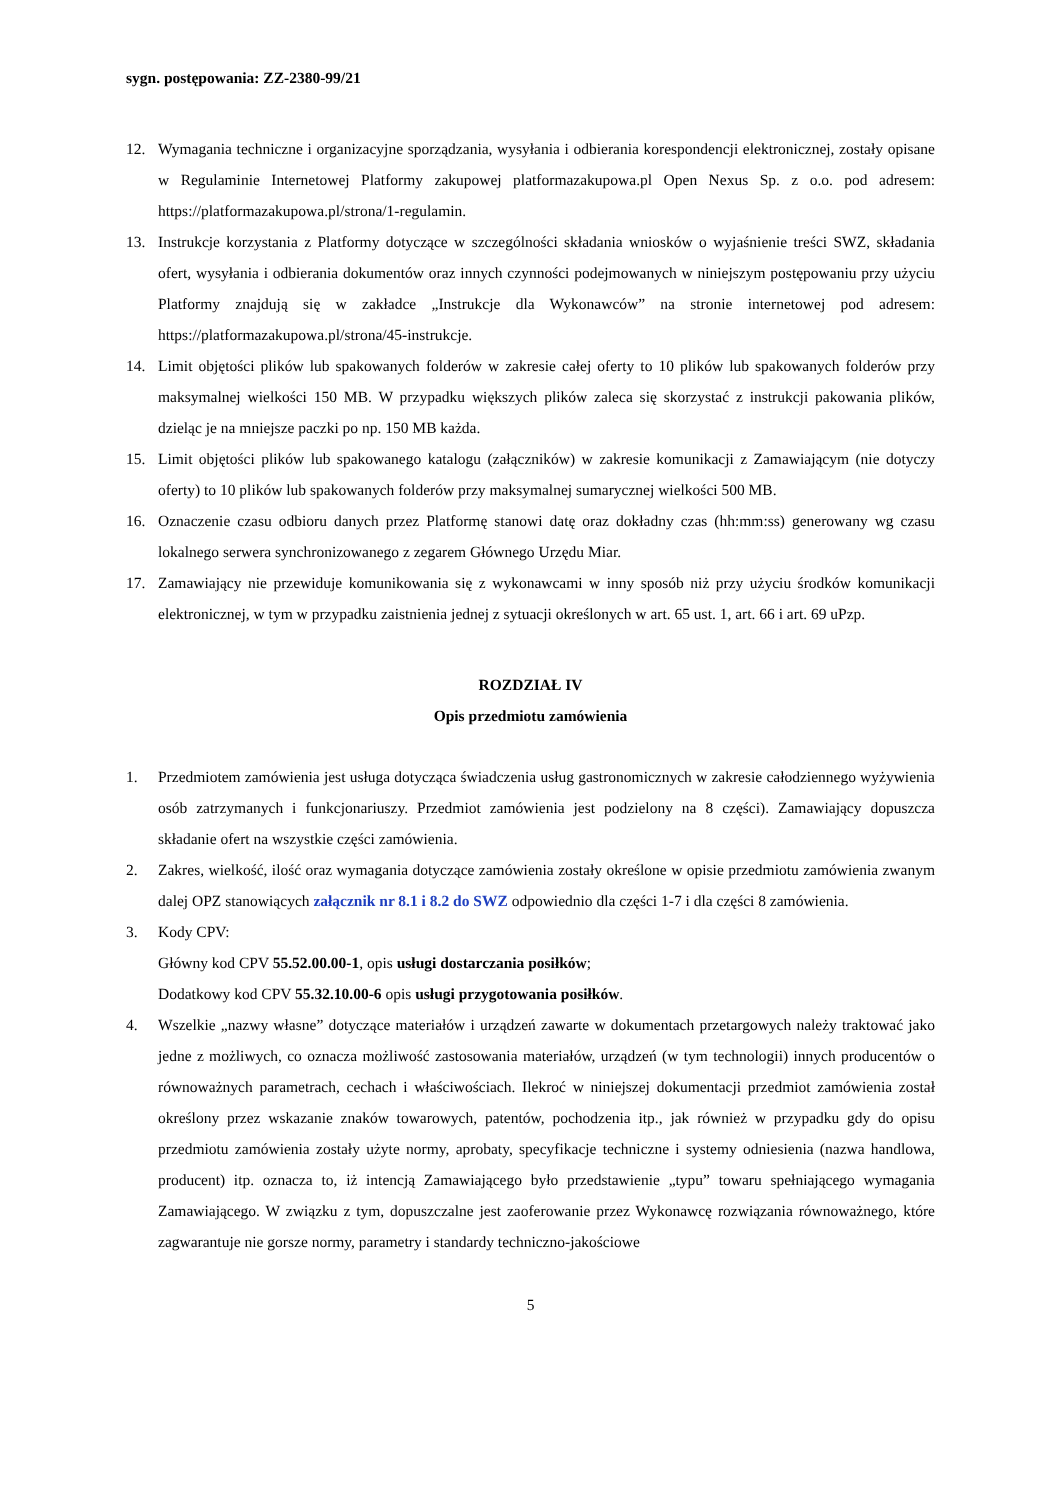sygn. postępowania: ZZ-2380-99/21
12. Wymagania techniczne i organizacyjne sporządzania, wysyłania i odbierania korespondencji elektronicznej, zostały opisane w Regulaminie Internetowej Platformy zakupowej platformazakupowa.pl Open Nexus Sp. z o.o. pod adresem: https://platformazakupowa.pl/strona/1-regulamin.
13. Instrukcje korzystania z Platformy dotyczące w szczególności składania wniosków o wyjaśnienie treści SWZ, składania ofert, wysyłania i odbierania dokumentów oraz innych czynności podejmowanych w niniejszym postępowaniu przy użyciu Platformy znajdują się w zakładce „Instrukcje dla Wykonawców” na stronie internetowej pod adresem: https://platformazakupowa.pl/strona/45-instrukcje.
14. Limit objętości plików lub spakowanych folderów w zakresie całej oferty to 10 plików lub spakowanych folderów przy maksymalnej wielkości 150 MB. W przypadku większych plików zaleca się skorzystać z instrukcji pakowania plików, dzieląc je na mniejsze paczki po np. 150 MB każda.
15. Limit objętości plików lub spakowanego katalogu (załączników) w zakresie komunikacji z Zamawiającym (nie dotyczy oferty) to 10 plików lub spakowanych folderów przy maksymalnej sumarycznej wielkości 500 MB.
16. Oznaczenie czasu odbioru danych przez Platformę stanowi datę oraz dokładny czas (hh:mm:ss) generowany wg czasu lokalnego serwera synchronizowanego z zegarem Głównego Urzędu Miar.
17. Zamawiający nie przewiduje komunikowania się z wykonawcami w inny sposób niż przy użyciu środków komunikacji elektronicznej, w tym w przypadku zaistnienia jednej z sytuacji określonych w art. 65 ust. 1, art. 66 i art. 69 uPzp.
ROZDZIAŁ IV
Opis przedmiotu zamówienia
1. Przedmiotem zamówienia jest usługa dotycząca świadczenia usług gastronomicznych w zakresie całodziennego wyżywienia osób zatrzymanych i funkcjonariuszy. Przedmiot zamówienia jest podzielony na 8 części). Zamawiający dopuszcza składanie ofert na wszystkie części zamówienia.
2. Zakres, wielkość, ilość oraz wymagania dotyczące zamówienia zostały określone w opisie przedmiotu zamówienia zwanym dalej OPZ stanowiących załącznik nr 8.1 i 8.2 do SWZ odpowiednio dla części 1-7 i dla części 8 zamówienia.
3. Kody CPV:
Główny kod CPV 55.52.00.00-1, opis usługi dostarczania posiłków;
Dodatkowy kod CPV 55.32.10.00-6 opis usługi przygotowania posiłków.
4. Wszelkie „nazwy własne” dotyczące materiałów i urządzeń zawarte w dokumentach przetargowych należy traktować jako jedne z możliwych, co oznacza możliwość zastosowania materiałów, urządzeń (w tym technologii) innych producentów o równoważnych parametrach, cechach i właściwościach. Ilekroć w niniejszej dokumentacji przedmiot zamówienia został określony przez wskazanie znaków towarowych, patentów, pochodzenia itp., jak również w przypadku gdy do opisu przedmiotu zamówienia zostały użyte normy, aprobaty, specyfikacje techniczne i systemy odniesienia (nazwa handlowa, producent) itp. oznacza to, iż intencją Zamawiającego było przedstawienie „typu” towaru spełniającego wymagania Zamawiającego. W związku z tym, dopuszczalne jest zaoferowanie przez Wykonawcę rozwiązania równoważnego, które zagwarantuje nie gorsze normy, parametry i standardy techniczno-jakościowe
5